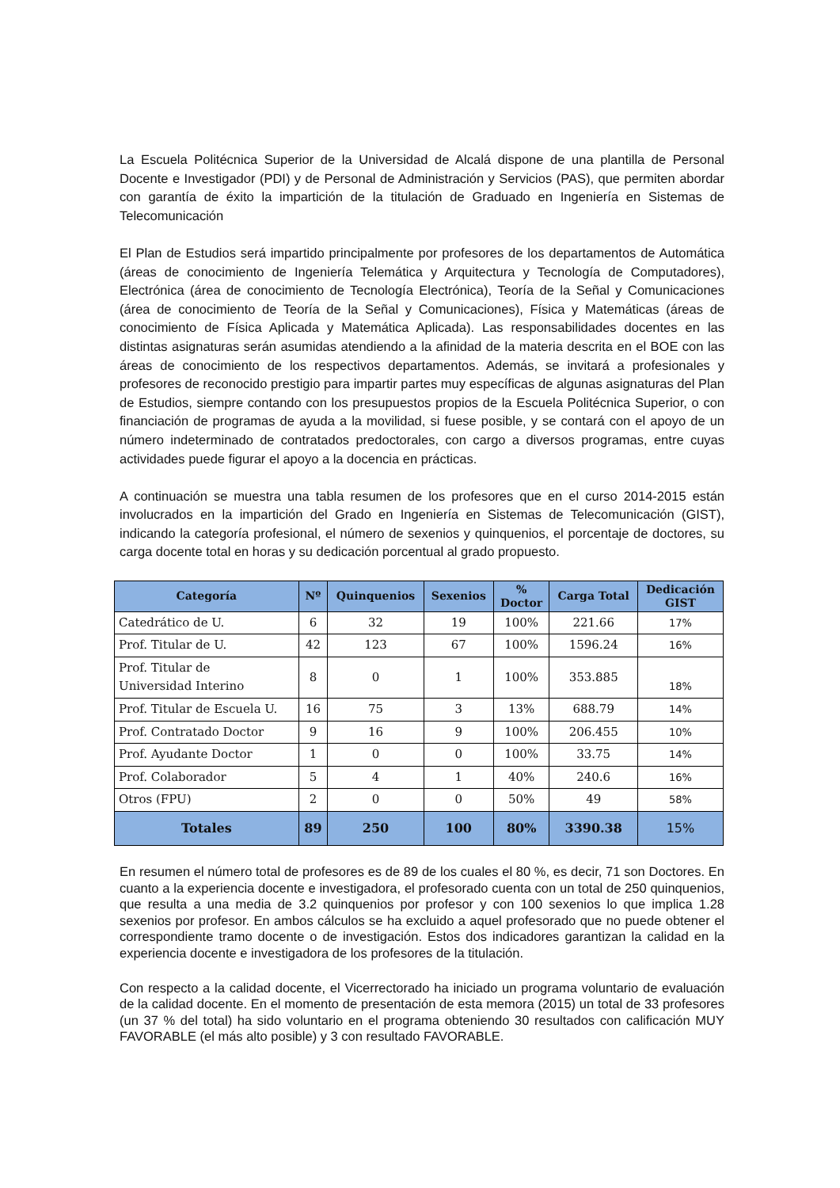La Escuela Politécnica Superior de la Universidad de Alcalá dispone de una plantilla de Personal Docente e Investigador (PDI) y de Personal de Administración y Servicios (PAS), que permiten abordar con garantía de éxito la impartición de la titulación de Graduado en Ingeniería en Sistemas de Telecomunicación
El Plan de Estudios será impartido principalmente por profesores de los departamentos de Automática (áreas de conocimiento de Ingeniería Telemática y Arquitectura y Tecnología de Computadores), Electrónica (área de conocimiento de Tecnología Electrónica), Teoría de la Señal y Comunicaciones (área de conocimiento de Teoría de la Señal y Comunicaciones), Física y Matemáticas (áreas de conocimiento de Física Aplicada y Matemática Aplicada). Las responsabilidades docentes en las distintas asignaturas serán asumidas atendiendo a la afinidad de la materia descrita en el BOE con las áreas de conocimiento de los respectivos departamentos. Además, se invitará a profesionales y profesores de reconocido prestigio para impartir partes muy específicas de algunas asignaturas del Plan de Estudios, siempre contando con los presupuestos propios de la Escuela Politécnica Superior, o con financiación de programas de ayuda a la movilidad, si fuese posible, y se contará con el apoyo de un número indeterminado de contratados predoctorales, con cargo a diversos programas, entre cuyas actividades puede figurar el apoyo a la docencia en prácticas.
A continuación se muestra una tabla resumen de los profesores que en el curso 2014-2015 están involucrados en la impartición del Grado en Ingeniería en Sistemas de Telecomunicación (GIST), indicando la categoría profesional, el número de sexenios y quinquenios, el porcentaje de doctores, su carga docente total en horas y su dedicación porcentual al grado propuesto.
| Categoría | Nº | Quinquenios | Sexenios | % Doctor | Carga Total | Dedicación GIST |
| --- | --- | --- | --- | --- | --- | --- |
| Catedrático de U. | 6 | 32 | 19 | 100% | 221.66 | 17% |
| Prof. Titular de U. | 42 | 123 | 67 | 100% | 1596.24 | 16% |
| Prof. Titular de Universidad Interino | 8 | 0 | 1 | 100% | 353.885 | 18% |
| Prof. Titular de Escuela U. | 16 | 75 | 3 | 13% | 688.79 | 14% |
| Prof. Contratado Doctor | 9 | 16 | 9 | 100% | 206.455 | 10% |
| Prof. Ayudante Doctor | 1 | 0 | 0 | 100% | 33.75 | 14% |
| Prof. Colaborador | 5 | 4 | 1 | 40% | 240.6 | 16% |
| Otros (FPU) | 2 | 0 | 0 | 50% | 49 | 58% |
| Totales | 89 | 250 | 100 | 80% | 3390.38 | 15% |
En resumen el número total de profesores es de 89 de los cuales el 80 %, es decir, 71 son Doctores. En cuanto a la experiencia docente e investigadora, el profesorado cuenta con un total de 250 quinquenios, que resulta a una media de 3.2 quinquenios por profesor y con 100 sexenios lo que implica 1.28 sexenios por profesor. En ambos cálculos se ha excluido a aquel profesorado que no puede obtener el correspondiente tramo docente o de investigación. Estos dos indicadores garantizan la calidad en la experiencia docente e investigadora de los profesores de la titulación.
Con respecto a la calidad docente, el Vicerrectorado ha iniciado un programa voluntario de evaluación de la calidad docente. En el momento de presentación de esta memora (2015) un total de 33 profesores (un 37 % del total) ha sido voluntario en el programa obteniendo 30 resultados con calificación MUY FAVORABLE (el más alto posible) y 3 con resultado FAVORABLE.